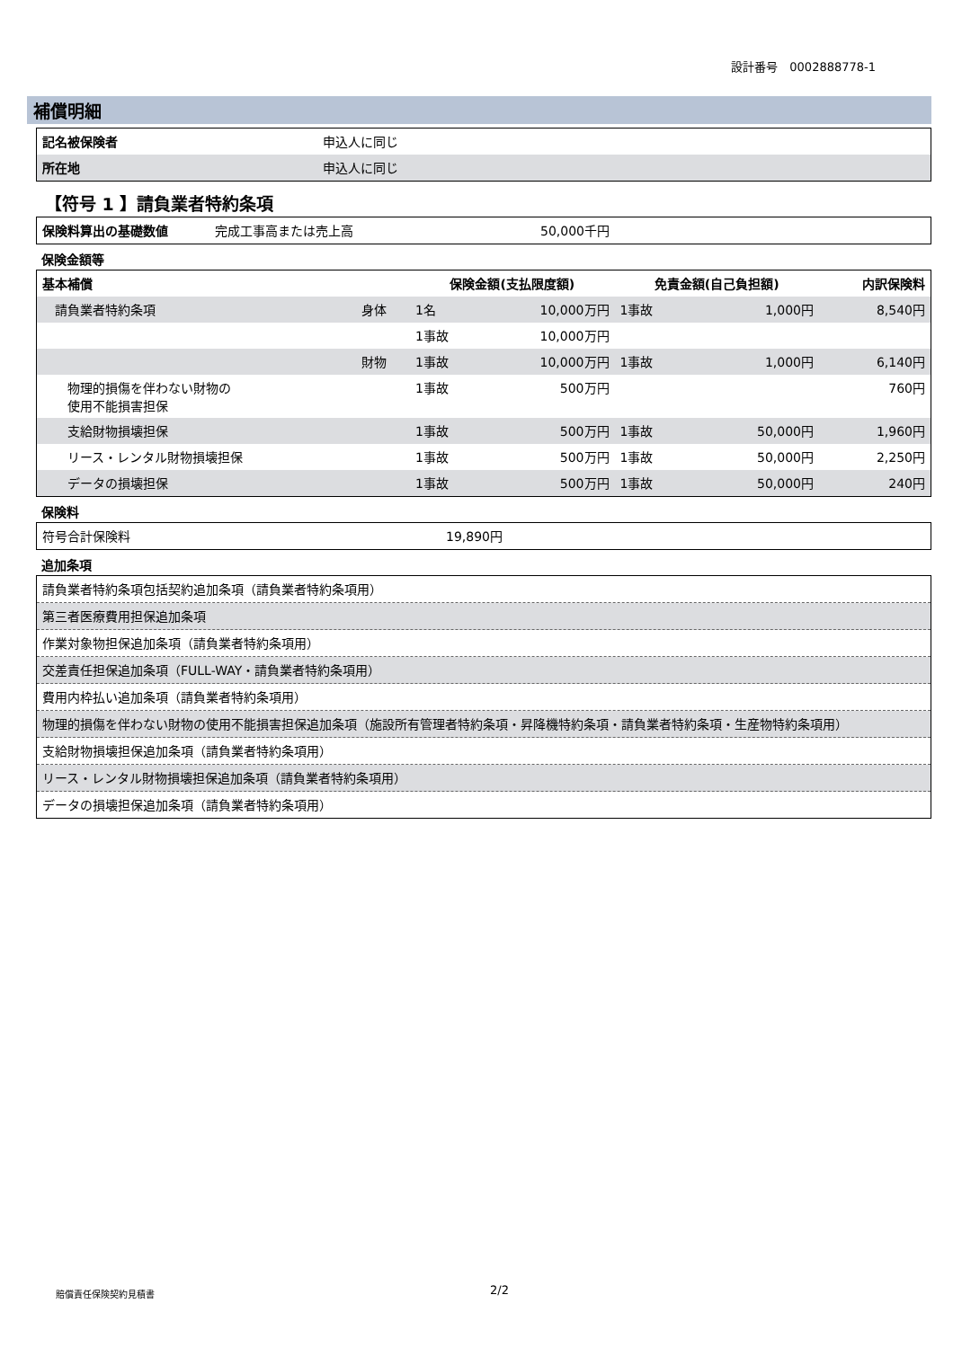設計番号　0002888778-1
補償明細
| 記名被保険者 | 申込人に同じ |
| 所在地 | 申込人に同じ |
【符号 1 】請負業者特約条項
| 保険料算出の基礎数値 | 完成工事高または売上高 | 50,000千円 |
保険金額等
| 基本補償 | | 保険金額(支払限度額) | | 免責金額(自己負担額) | | 内訳保険料 |
| --- | --- | --- | --- | --- | --- | --- |
| 請負業者特約条項 | 身体 | 1名 | 10,000万円 | 1事故 | 1,000円 | 8,540円 |
| | | 1事故 | 10,000万円 | | | |
| | 財物 | 1事故 | 10,000万円 | 1事故 | 1,000円 | 6,140円 |
| 物理的損傷を伴わない財物の 使用不能損害担保 | | 1事故 | 500万円 | | | 760円 |
| 支給財物損壊担保 | | 1事故 | 500万円 | 1事故 | 50,000円 | 1,960円 |
| リース・レンタル財物損壊担保 | | 1事故 | 500万円 | 1事故 | 50,000円 | 2,250円 |
| データの損壊担保 | | 1事故 | 500万円 | 1事故 | 50,000円 | 240円 |
保険料
| 符号合計保険料 | 19,890円 | |
追加条項
| 請負業者特約条項包括契約追加条項（請負業者特約条項用） |
| 第三者医療費用担保追加条項 |
| 作業対象物担保追加条項（請負業者特約条項用） |
| 交差責任担保追加条項（FULL-WAY・請負業者特約条項用） |
| 費用内枠払い追加条項（請負業者特約条項用） |
| 物理的損傷を伴わない財物の使用不能損害担保追加条項（施設所有管理者特約条項・昇降機特約条項・請負業者特約条項・生産物特約条項用） |
| 支給財物損壊担保追加条項（請負業者特約条項用） |
| リース・レンタル財物損壊担保追加条項（請負業者特約条項用） |
| データの損壊担保追加条項（請負業者特約条項用） |
賠償責任保険契約見積書 2/2